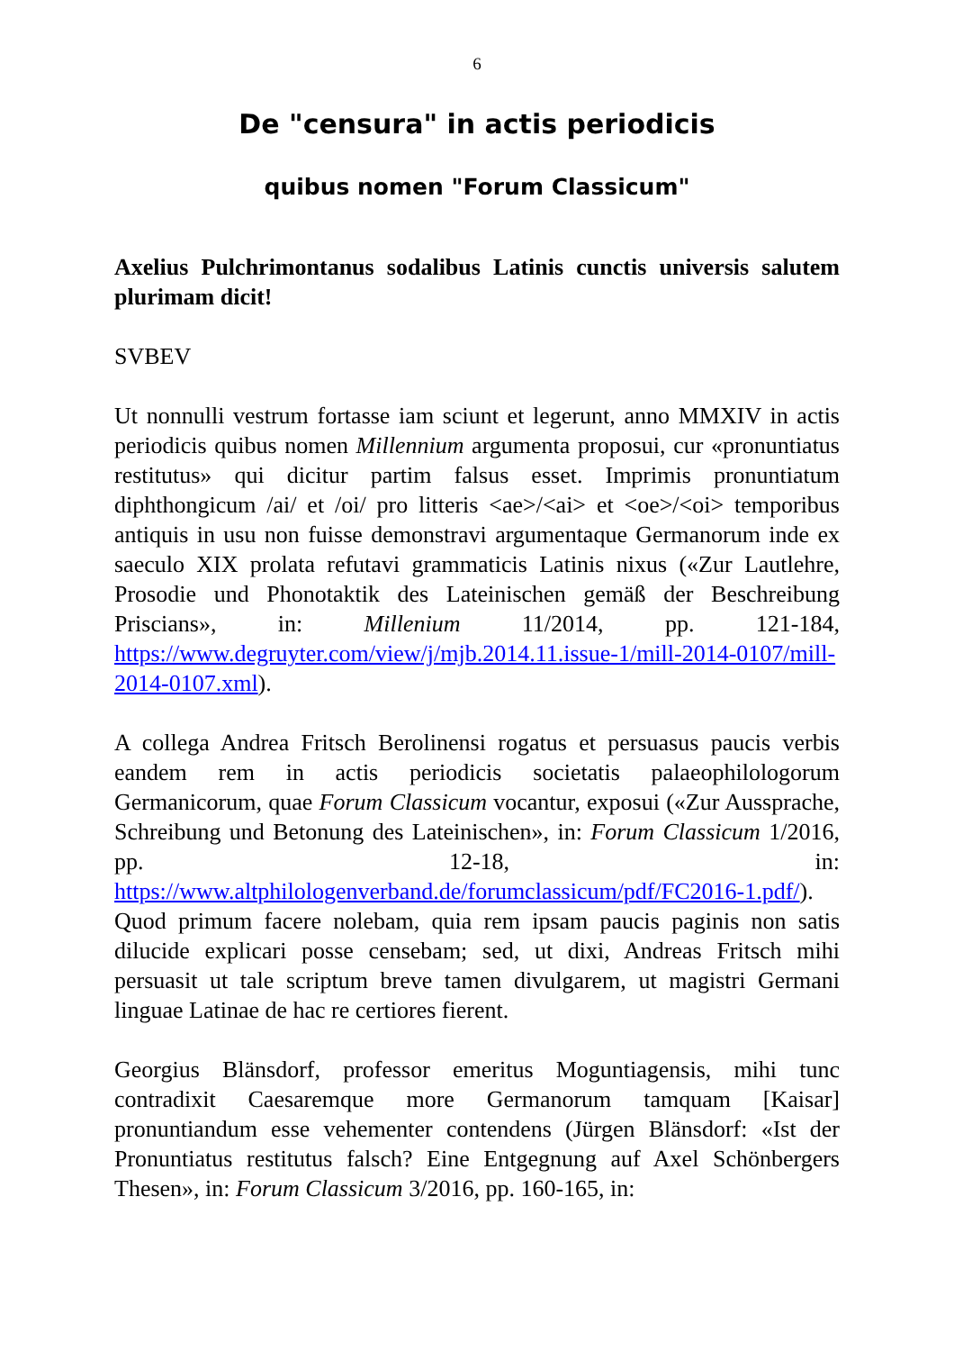6
De "censura" in actis periodicis
quibus nomen "Forum Classicum"
Axelius Pulchrimontanus sodalibus Latinis cunctis universis salutem plurimam dicit!
SVBEV
Ut nonnulli vestrum fortasse iam sciunt et legerunt, anno MMXIV in actis periodicis quibus nomen Millennium argumenta proposui, cur «pronuntiatus restitutus» qui dicitur partim falsus esset. Imprimis pronuntiatum diphthongicum /ai/ et /oi/ pro litteris <ae>/<ai> et <oe>/<oi> temporibus antiquis in usu non fuisse demonstravi argumentaque Germanorum inde ex saeculo XIX prolata refutavi grammaticis Latinis nixus («Zur Lautlehre, Prosodie und Phonotaktik des Lateinischen gemäß der Beschreibung Priscians», in: Millenium 11/2014, pp. 121-184, https://www.degruyter.com/view/j/mjb.2014.11.issue-1/mill-2014-0107/mill-2014-0107.xml).
A collega Andrea Fritsch Berolinensi rogatus et persuasus paucis verbis eandem rem in actis periodicis societatis palaeophilologorum Germanicorum, quae Forum Classicum vocantur, exposui («Zur Aussprache, Schreibung und Betonung des Lateinischen», in: Forum Classicum 1/2016, pp. 12-18, in: https://www.altphilologenverband.de/forumclassicum/pdf/FC2016-1.pdf/). Quod primum facere nolebam, quia rem ipsam paucis paginis non satis dilucide explicari posse censebam; sed, ut dixi, Andreas Fritsch mihi persuasit ut tale scriptum breve tamen divulgarem, ut magistri Germani linguae Latinae de hac re certiores fierent.
Georgius Blänsdorf, professor emeritus Moguntiagensis, mihi tunc contradixit Caesaremque more Germanorum tamquam [Kaisar] pronuntiandum esse vehementer contendens (Jürgen Blänsdorf: «Ist der Pronuntiatus restitutus falsch? Eine Entgegnung auf Axel Schönbergers Thesen», in: Forum Classicum 3/2016, pp. 160-165, in: